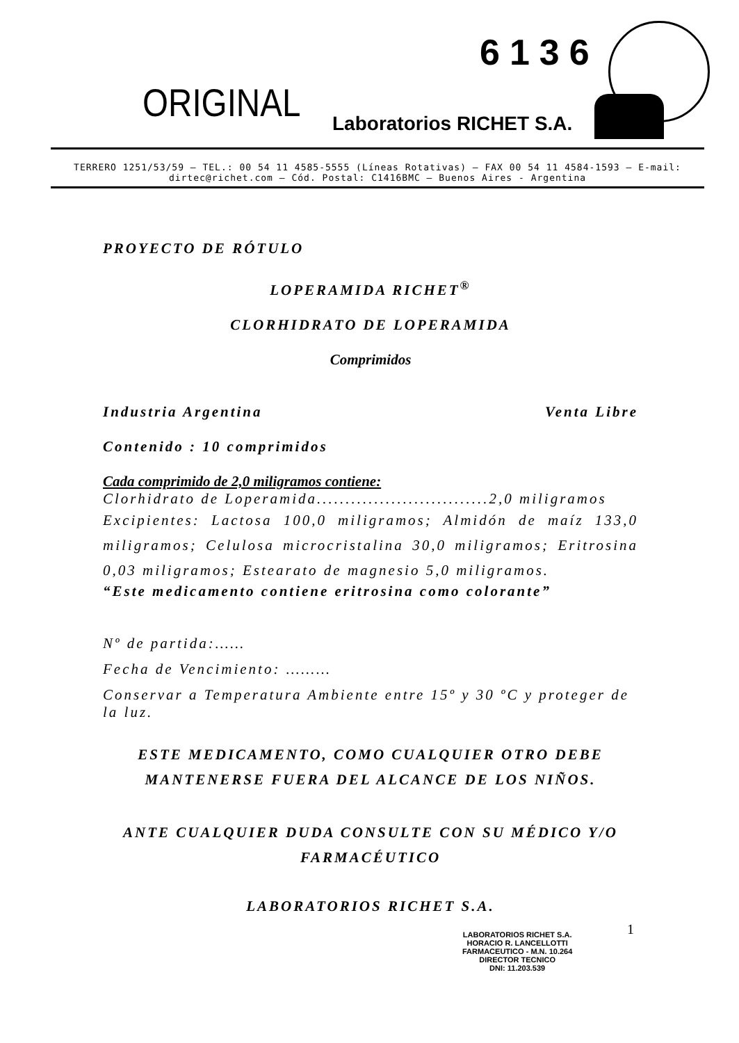6136
ORIGINAL Laboratorios RICHET S.A.
TERRERO 1251/53/59 – TEL.: 00 54 11 4585-5555 (Líneas Rotativas) – FAX 00 54 11 4584-1593 – E-mail: dirtec@richet.com – Cód. Postal: C1416BMC – Buenos Aires - Argentina
PROYECTO DE RÓTULO
LOPERAMIDA RICHET<sup>®</sup>
CLORHIDRATO DE LOPERAMIDA
Comprimidos
Industria Argentina Venta Libre
Contenido : 10 comprimidos
Cada comprimido de 2,0 miligramos contiene:
Clorhidrato de Loperamida..............................2,0 miligramos
Excipientes: Lactosa 100,0 miligramos; Almidón de maíz 133,0 miligramos; Celulosa microcristalina 30,0 miligramos; Eritrosina 0,03 miligramos; Estearato de magnesio 5,0 miligramos.
“Este medicamento contiene eritrosina como colorante”
Nº de partida:……
Fecha de Vencimiento: ………
Conservar a Temperatura Ambiente entre 15º y 30 ºC y proteger de la luz.
ESTE MEDICAMENTO, COMO CUALQUIER OTRO DEBE
MANTENERSE FUERA DEL ALCANCE DE LOS NIÑOS.
ANTE CUALQUIER DUDA CONSULTE CON SU MÉDICO Y/O
FARMACÉUTICO
LABORATORIOS RICHET S.A.
1
LABORATORIOS RICHET S.A.
HORACIO R. LANCELLOTTI
FARMACEUTICO - M.N. 10.264
DIRECTOR TECNICO
DNI: 11.203.539